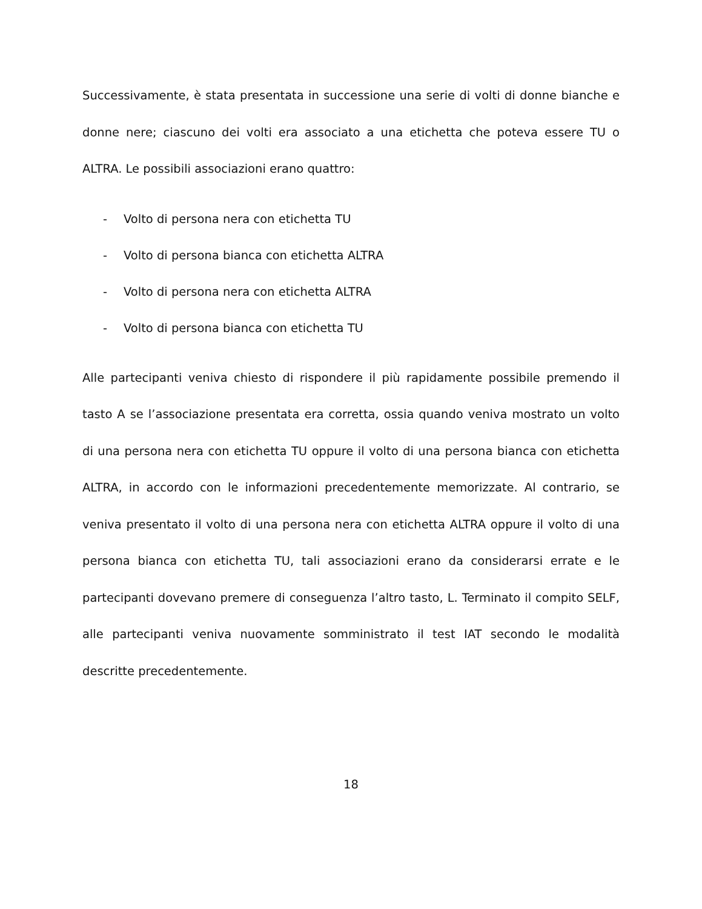Successivamente, è stata presentata in successione una serie di volti di donne bianche e donne nere; ciascuno dei volti era associato a una etichetta che poteva essere TU o ALTRA. Le possibili associazioni erano quattro:
- Volto di persona nera con etichetta TU
- Volto di persona bianca con etichetta ALTRA
- Volto di persona nera con etichetta ALTRA
- Volto di persona bianca con etichetta TU
Alle partecipanti veniva chiesto di rispondere il più rapidamente possibile premendo il tasto A se l’associazione presentata era corretta, ossia quando veniva mostrato un volto di una persona nera con etichetta TU oppure il volto di una persona bianca con etichetta ALTRA, in accordo con le informazioni precedentemente memorizzate. Al contrario, se veniva presentato il volto di una persona nera con etichetta ALTRA oppure il volto di una persona bianca con etichetta TU, tali associazioni erano da considerarsi errate e le partecipanti dovevano premere di conseguenza l’altro tasto, L. Terminato il compito SELF, alle partecipanti veniva nuovamente somministrato il test IAT secondo le modalità descritte precedentemente.
18